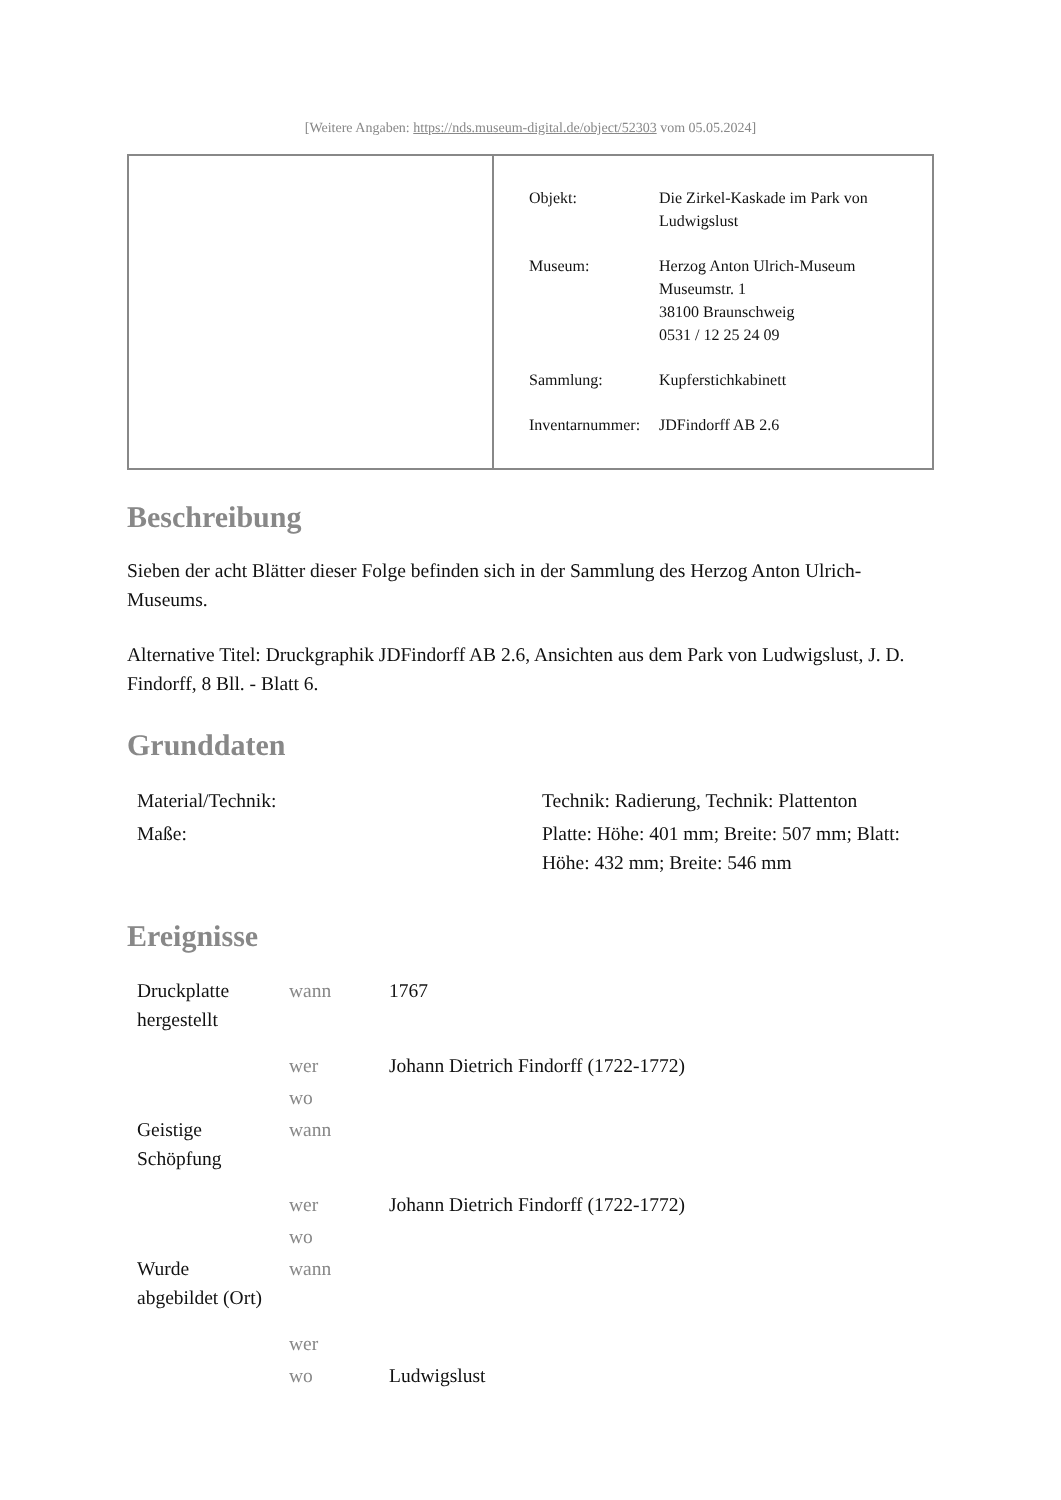[Weitere Angaben: https://nds.museum-digital.de/object/52303 vom 05.05.2024]
| Objekt: | Die Zirkel-Kaskade im Park von Ludwigslust |
| Museum: | Herzog Anton Ulrich-Museum Museumstr. 1 38100 Braunschweig 0531 / 12 25 24 09 |
| Sammlung: | Kupferstichkabinett |
| Inventarnummer: | JDFindorff AB 2.6 |
Beschreibung
Sieben der acht Blätter dieser Folge befinden sich in der Sammlung des Herzog Anton Ulrich-Museums.
Alternative Titel: Druckgraphik JDFindorff AB 2.6, Ansichten aus dem Park von Ludwigslust, J. D. Findorff, 8 Bll. - Blatt 6.
Grunddaten
| Material/Technik: | Technik: Radierung, Technik: Plattenton |
| Maße: | Platte: Höhe: 401 mm; Breite: 507 mm; Blatt: Höhe: 432 mm; Breite: 546 mm |
Ereignisse
| Druckplatte hergestellt | wann | 1767 |
| | wer | Johann Dietrich Findorff (1722-1772) |
| | wo | |
| Geistige Schöpfung | wann | |
| | wer | Johann Dietrich Findorff (1722-1772) |
| | wo | |
| Wurde abgebildet (Ort) | wann | |
| | wer | |
| | wo | Ludwigslust |